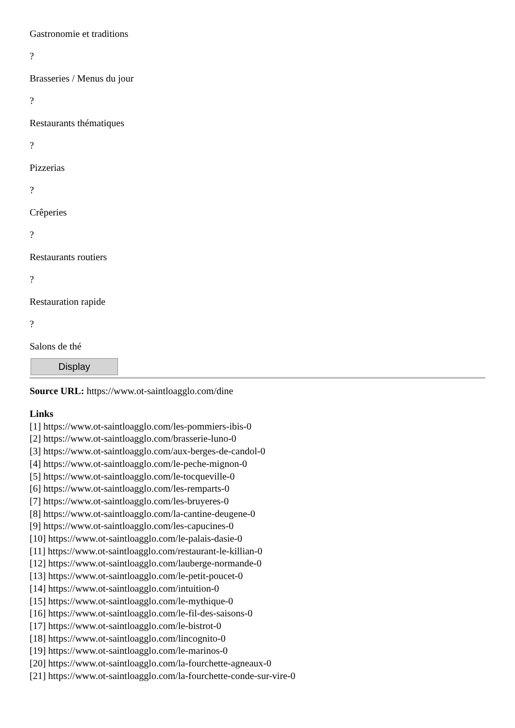Gastronomie et traditions
?
Brasseries / Menus du jour
?
Restaurants thématiques
?
Pizzerias
?
Crêperies
?
Restaurants routiers
?
Restauration rapide
?
Salons de thé
Display
Source URL: https://www.ot-saintloagglo.com/dine
Links
[1] https://www.ot-saintloagglo.com/les-pommiers-ibis-0
[2] https://www.ot-saintloagglo.com/brasserie-luno-0
[3] https://www.ot-saintloagglo.com/aux-berges-de-candol-0
[4] https://www.ot-saintloagglo.com/le-peche-mignon-0
[5] https://www.ot-saintloagglo.com/le-tocqueville-0
[6] https://www.ot-saintloagglo.com/les-remparts-0
[7] https://www.ot-saintloagglo.com/les-bruyeres-0
[8] https://www.ot-saintloagglo.com/la-cantine-deugene-0
[9] https://www.ot-saintloagglo.com/les-capucines-0
[10] https://www.ot-saintloagglo.com/le-palais-dasie-0
[11] https://www.ot-saintloagglo.com/restaurant-le-killian-0
[12] https://www.ot-saintloagglo.com/lauberge-normande-0
[13] https://www.ot-saintloagglo.com/le-petit-poucet-0
[14] https://www.ot-saintloagglo.com/intuition-0
[15] https://www.ot-saintloagglo.com/le-mythique-0
[16] https://www.ot-saintloagglo.com/le-fil-des-saisons-0
[17] https://www.ot-saintloagglo.com/le-bistrot-0
[18] https://www.ot-saintloagglo.com/lincognito-0
[19] https://www.ot-saintloagglo.com/le-marinos-0
[20] https://www.ot-saintloagglo.com/la-fourchette-agneaux-0
[21] https://www.ot-saintloagglo.com/la-fourchette-conde-sur-vire-0